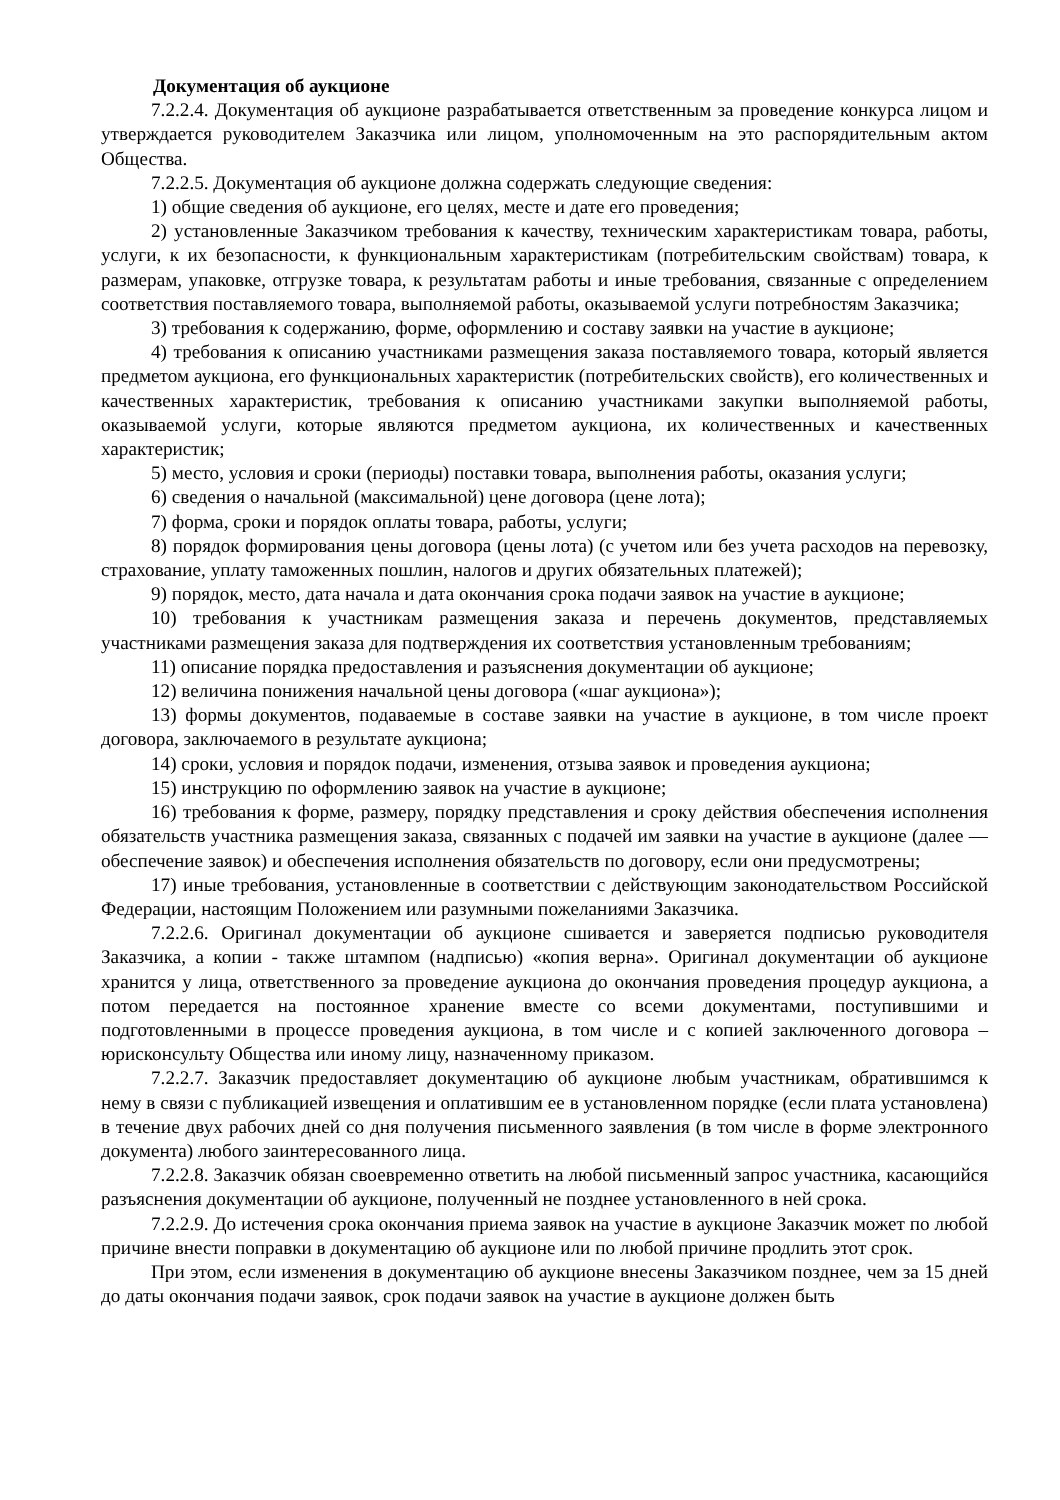Документация об аукционе
7.2.2.4. Документация об аукционе разрабатывается ответственным за проведение конкурса лицом и утверждается руководителем Заказчика или лицом, уполномоченным на это распорядительным актом Общества.
7.2.2.5. Документация об аукционе должна содержать следующие сведения:
1) общие сведения об аукционе, его целях, месте и дате его проведения;
2) установленные Заказчиком требования к качеству, техническим характеристикам товара, работы, услуги, к их безопасности, к функциональным характеристикам (потребительским свойствам) товара, к размерам, упаковке, отгрузке товара, к результатам работы и иные требования, связанные с определением соответствия поставляемого товара, выполняемой работы, оказываемой услуги потребностям Заказчика;
3) требования к содержанию, форме, оформлению и составу заявки на участие в аукционе;
4) требования к описанию участниками размещения заказа поставляемого товара, который является предметом аукциона, его функциональных характеристик (потребительских свойств), его количественных и качественных характеристик, требования к описанию участниками закупки выполняемой работы, оказываемой услуги, которые являются предметом аукциона, их количественных и качественных характеристик;
5) место, условия и сроки (периоды) поставки товара, выполнения работы, оказания услуги;
6) сведения о начальной (максимальной) цене договора (цене лота);
7) форма, сроки и порядок оплаты товара, работы, услуги;
8) порядок формирования цены договора (цены лота) (с учетом или без учета расходов на перевозку, страхование, уплату таможенных пошлин, налогов и других обязательных платежей);
9) порядок, место, дата начала и дата окончания срока подачи заявок на участие в аукционе;
10) требования к участникам размещения заказа и перечень документов, представляемых участниками размещения заказа для подтверждения их соответствия установленным требованиям;
11) описание порядка предоставления и разъяснения документации об аукционе;
12) величина понижения начальной цены договора («шаг аукциона»);
13) формы документов, подаваемые в составе заявки на участие в аукционе, в том числе проект договора, заключаемого в результате аукциона;
14) сроки, условия и порядок подачи, изменения, отзыва заявок и проведения аукциона;
15) инструкцию по оформлению заявок на участие в аукционе;
16) требования к форме, размеру, порядку представления и сроку действия обеспечения исполнения обязательств участника размещения заказа, связанных с подачей им заявки на участие в аукционе (далее — обеспечение заявок) и обеспечения исполнения обязательств по договору, если они предусмотрены;
17) иные требования, установленные в соответствии с действующим законодательством Российской Федерации, настоящим Положением или разумными пожеланиями Заказчика.
7.2.2.6. Оригинал документации об аукционе сшивается и заверяется подписью руководителя Заказчика, а копии - также штампом (надписью) «копия верна». Оригинал документации об аукционе хранится у лица, ответственного за проведение аукциона до окончания проведения процедур аукциона, а потом передается на постоянное хранение вместе со всеми документами, поступившими и подготовленными в процессе проведения аукциона, в том числе и с копией заключенного договора – юрисконсульту Общества или иному лицу, назначенному приказом.
7.2.2.7. Заказчик предоставляет документацию об аукционе любым участникам, обратившимся к нему в связи с публикацией извещения и оплатившим ее в установленном порядке (если плата установлена) в течение двух рабочих дней со дня получения письменного заявления (в том числе в форме электронного документа) любого заинтересованного лица.
7.2.2.8. Заказчик обязан своевременно ответить на любой письменный запрос участника, касающийся разъяснения документации об аукционе, полученный не позднее установленного в ней срока.
7.2.2.9. До истечения срока окончания приема заявок на участие в аукционе Заказчик может по любой причине внести поправки в документацию об аукционе или по любой причине продлить этот срок.
При этом, если изменения в документацию об аукционе внесены Заказчиком позднее, чем за 15 дней до даты окончания подачи заявок, срок подачи заявок на участие в аукционе должен быть